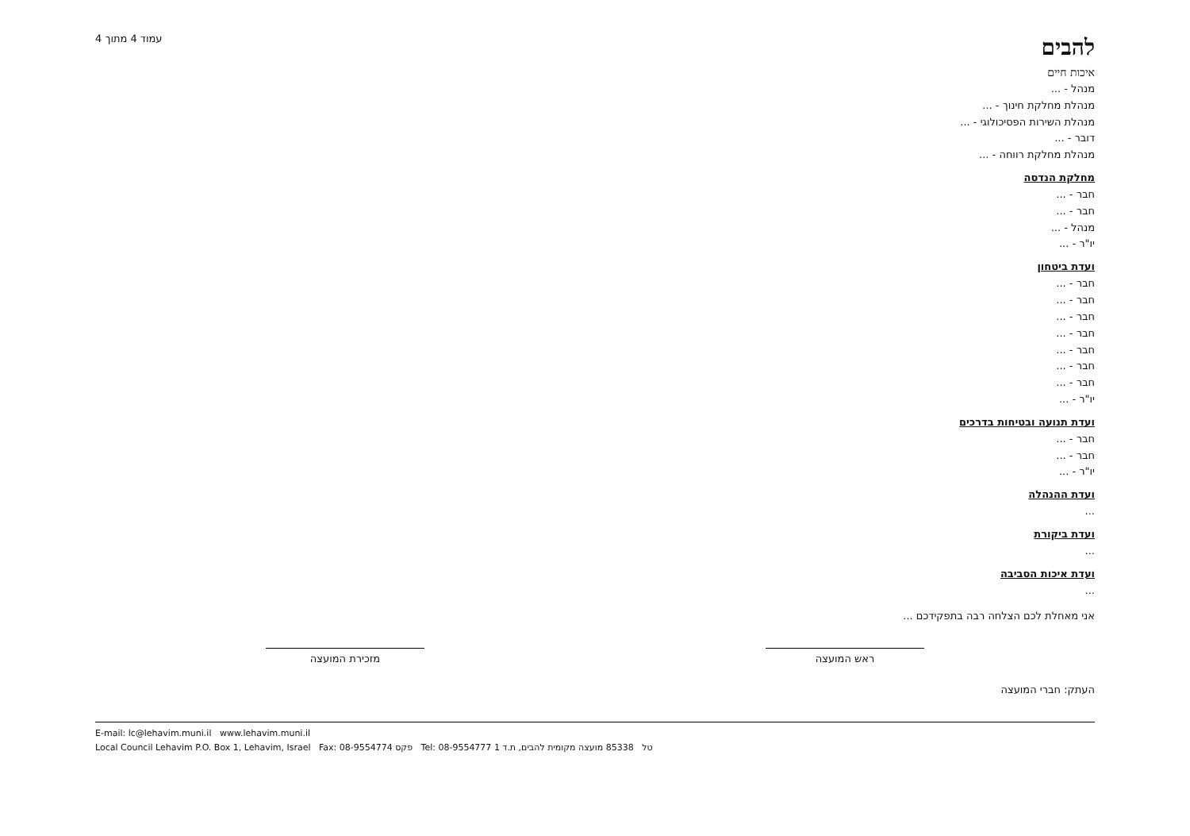להבים
איכות חיים
עמוד 4 מתוך 4
מנהל - ...
מנהלת מחלקת חינוך - ...
מנהלת השירות הפסיכולוגי - ...
דובר - ...
מנהלת מחלקת רווחה - ...
מחלקת הנדסה
חבר - ...
חבר - ...
מנהל - ...
יו"ר - ...
ועדת ביטחון
חבר - ...
חבר - ...
חבר - ...
חבר - ...
חבר - ...
חבר - ...
חבר - ...
יו"ר - ...
ועדת תנועה ובטיחות בדרכים
חבר - ...
חבר - ...
יו"ר - ...
ועדת ההנהלה
...
ועדת ביקורת
...
ועדת איכות הסביבה
...
אני מאחלת לכם הצלחה רבה בתפקידכם ...
ראש המועצה מזכירת המועצה
העתק: חברי המועצה
E-mail: lc@lehavim.muni.il www.lehavim.muni.il
Local Council Lehavim P.O. Box 1, Lehavim, Israel Fax: 08-9554774 פקס Tel: 08-9554777 טל 85338 מועצה מקומית להבים, ת.ד 1